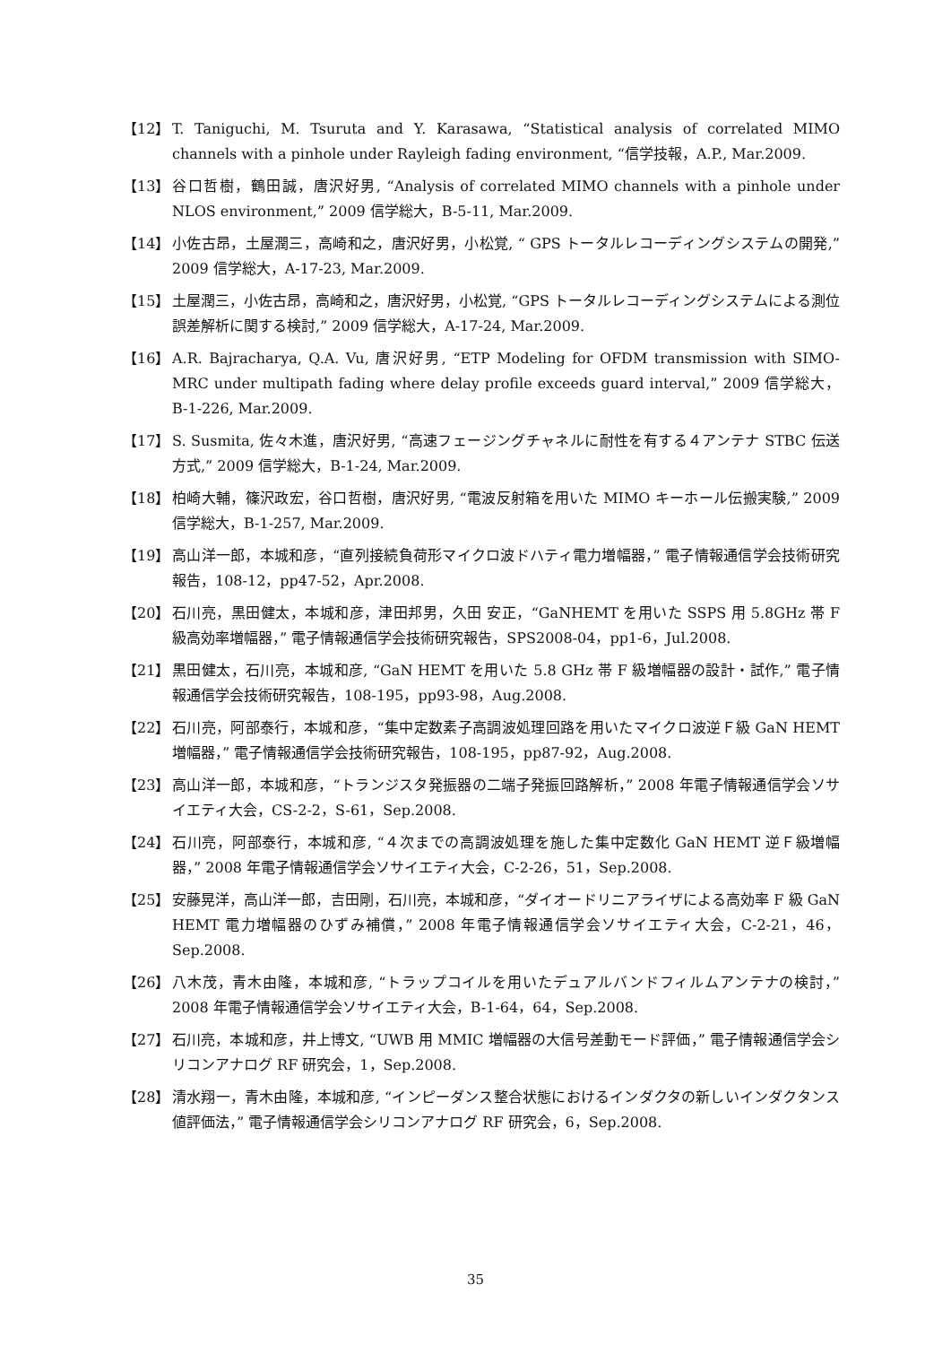【12】 T. Taniguchi, M. Tsuruta and Y. Karasawa, “Statistical analysis of correlated MIMO channels with a pinhole under Rayleigh fading environment, “信学技報，A.P., Mar.2009.
【13】 谷口哲樹，鶴田誠，唐沢好男, “Analysis of correlated MIMO channels with a pinhole under NLOS environment,” 2009 信学総大，B-5-11, Mar.2009.
【14】 小佐古昂，土屋潤三，高崎和之，唐沢好男，小松覚, “ GPS トータルレコーディングシステムの開発,” 2009 信学総大，A-17-23, Mar.2009.
【15】 土屋潤三，小佐古昂，高崎和之，唐沢好男，小松覚, “GPS トータルレコーディングシステムによる測位誤差解析に関する検討,” 2009 信学総大，A-17-24, Mar.2009.
【16】 A.R. Bajracharya, Q.A. Vu, 唐沢好男, “ETP Modeling for OFDM transmission with SIMO-MRC under multipath fading where delay profile exceeds guard interval,” 2009 信学総大，B-1-226, Mar.2009.
【17】 S. Susmita, 佐々木進，唐沢好男, “高速フェージングチャネルに耐性を有する４アンテナ STBC 伝送方式,” 2009 信学総大，B-1-24, Mar.2009.
【18】 柏崎大輔，篠沢政宏，谷口哲樹，唐沢好男, “電波反射箱を用いた MIMO キーホール伝搬実験,” 2009 信学総大，B-1-257, Mar.2009.
【19】 高山洋一郎，本城和彦，“直列接続負荷形マイクロ波ドハティ電力増幅器，” 電子情報通信学会技術研究報告，108-12，pp47-52，Apr.2008.
【20】 石川亮，黒田健太，本城和彦，津田邦男，久田 安正，“GaNHEMT を用いた SSPS 用 5.8GHz 帯 F 級高効率増幅器，” 電子情報通信学会技術研究報告，SPS2008-04，pp1-6，Jul.2008.
【21】 黒田健太，石川亮，本城和彦, “GaN HEMT を用いた 5.8 GHz 帯 F 級増幅器の設計・試作,” 電子情報通信学会技術研究報告，108-195，pp93-98，Aug.2008.
【22】 石川亮，阿部泰行，本城和彦，“集中定数素子高調波処理回路を用いたマイクロ波逆Ｆ級 GaN HEMT 増幅器，” 電子情報通信学会技術研究報告，108-195，pp87-92，Aug.2008.
【23】 高山洋一郎，本城和彦，“トランジスタ発振器の二端子発振回路解析，” 2008 年電子情報通信学会ソサイエティ大会，CS-2-2，S-61，Sep.2008.
【24】 石川亮，阿部泰行，本城和彦, “４次までの高調波処理を施した集中定数化 GaN HEMT 逆Ｆ級増幅器，” 2008 年電子情報通信学会ソサイエティ大会，C-2-26，51，Sep.2008.
【25】 安藤晃洋，高山洋一郎，吉田剛，石川亮，本城和彦，“ダイオードリニアライザによる高効率 F 級 GaN HEMT 電力増幅器のひずみ補償，” 2008 年電子情報通信学会ソサイエティ大会，C-2-21，46，Sep.2008.
【26】 八木茂，青木由隆，本城和彦, “トラップコイルを用いたデュアルバンドフィルムアンテナの検討，” 2008 年電子情報通信学会ソサイエティ大会，B-1-64，64，Sep.2008.
【27】 石川亮，本城和彦，井上博文, “UWB 用 MMIC 増幅器の大信号差動モード評価，” 電子情報通信学会シリコンアナログ RF 研究会，1，Sep.2008.
【28】 清水翔一，青木由隆，本城和彦, “インピーダンス整合状態におけるインダクタの新しいインダクタンス値評価法，” 電子情報通信学会シリコンアナログ RF 研究会，6，Sep.2008.
35